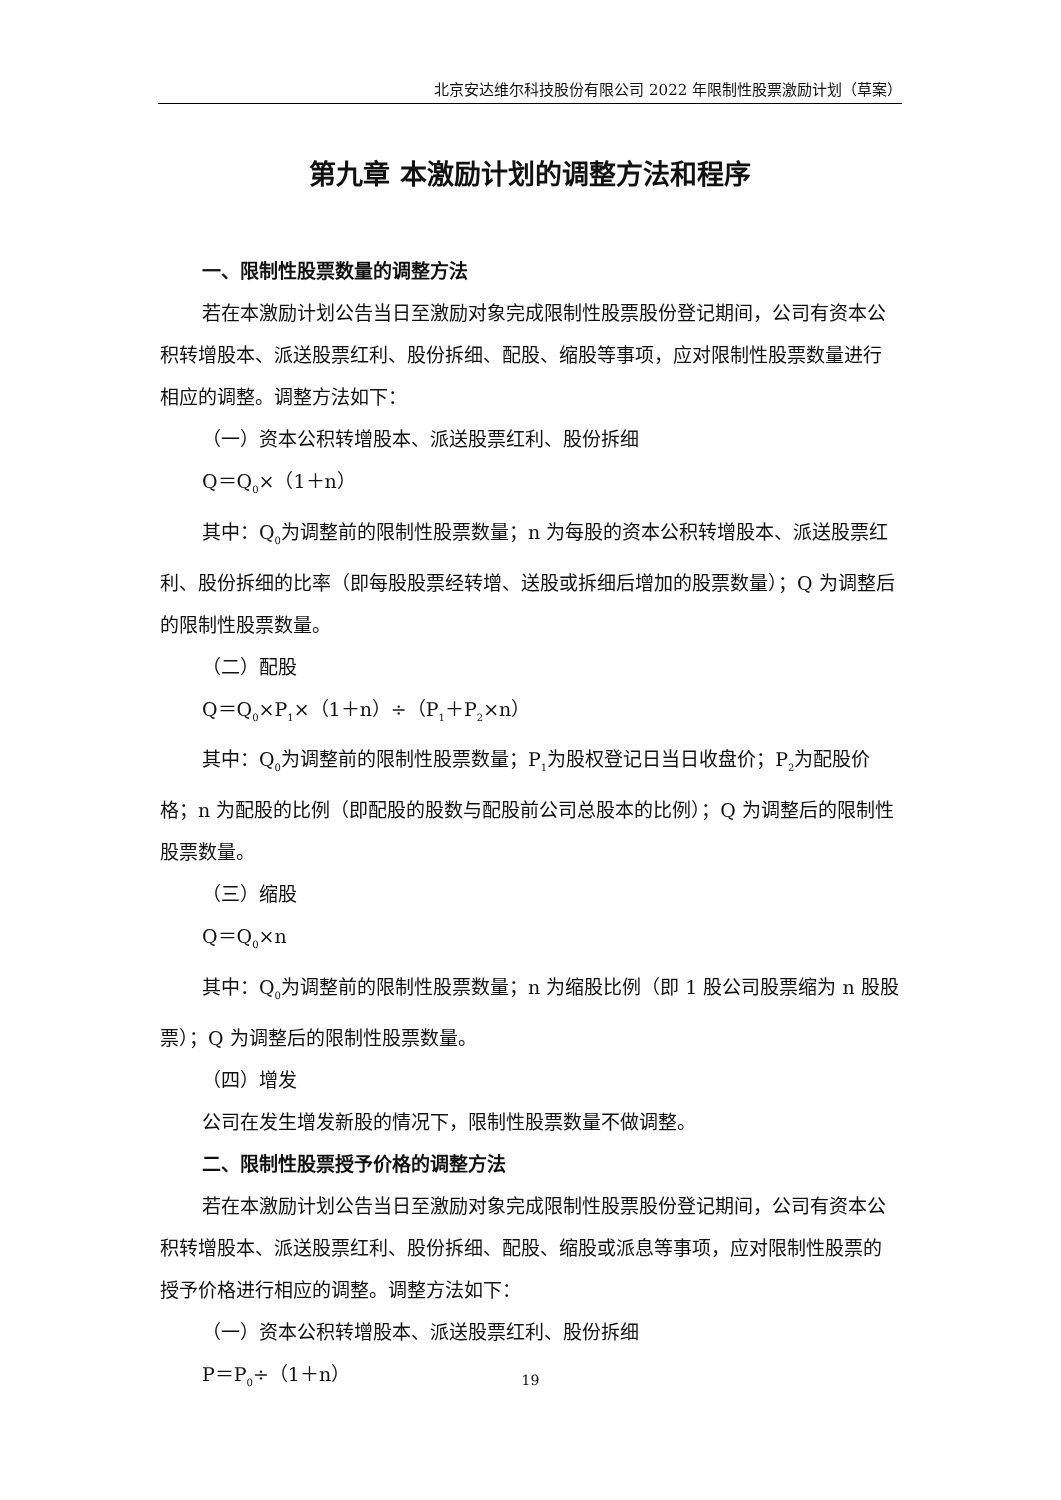北京安达维尔科技股份有限公司 2022 年限制性股票激励计划（草案）
第九章 本激励计划的调整方法和程序
一、限制性股票数量的调整方法
若在本激励计划公告当日至激励对象完成限制性股票股份登记期间，公司有资本公积转增股本、派送股票红利、股份拆细、配股、缩股等事项，应对限制性股票数量进行相应的调整。调整方法如下：
（一）资本公积转增股本、派送股票红利、股份拆细
Q＝Q<sub>0</sub>×（1＋n）
其中：Q<sub>0</sub>为调整前的限制性股票数量；n 为每股的资本公积转增股本、派送股票红利、股份拆细的比率（即每股股票经转增、送股或拆细后增加的股票数量）；Q 为调整后的限制性股票数量。
（二）配股
Q＝Q<sub>0</sub>×P<sub>1</sub>×（1＋n）÷（P<sub>1</sub>＋P<sub>2</sub>×n）
其中：Q<sub>0</sub>为调整前的限制性股票数量；P<sub>1</sub>为股权登记日当日收盘价；P<sub>2</sub>为配股价格；n 为配股的比例（即配股的股数与配股前公司总股本的比例）；Q 为调整后的限制性股票数量。
（三）缩股
Q＝Q<sub>0</sub>×n
其中：Q<sub>0</sub>为调整前的限制性股票数量；n 为缩股比例（即 1 股公司股票缩为 n 股股票）；Q 为调整后的限制性股票数量。
（四）增发
公司在发生增发新股的情况下，限制性股票数量不做调整。
二、限制性股票授予价格的调整方法
若在本激励计划公告当日至激励对象完成限制性股票股份登记期间，公司有资本公积转增股本、派送股票红利、股份拆细、配股、缩股或派息等事项，应对限制性股票的授予价格进行相应的调整。调整方法如下：
（一）资本公积转增股本、派送股票红利、股份拆细
P＝P<sub>0</sub>÷（1＋n）
19